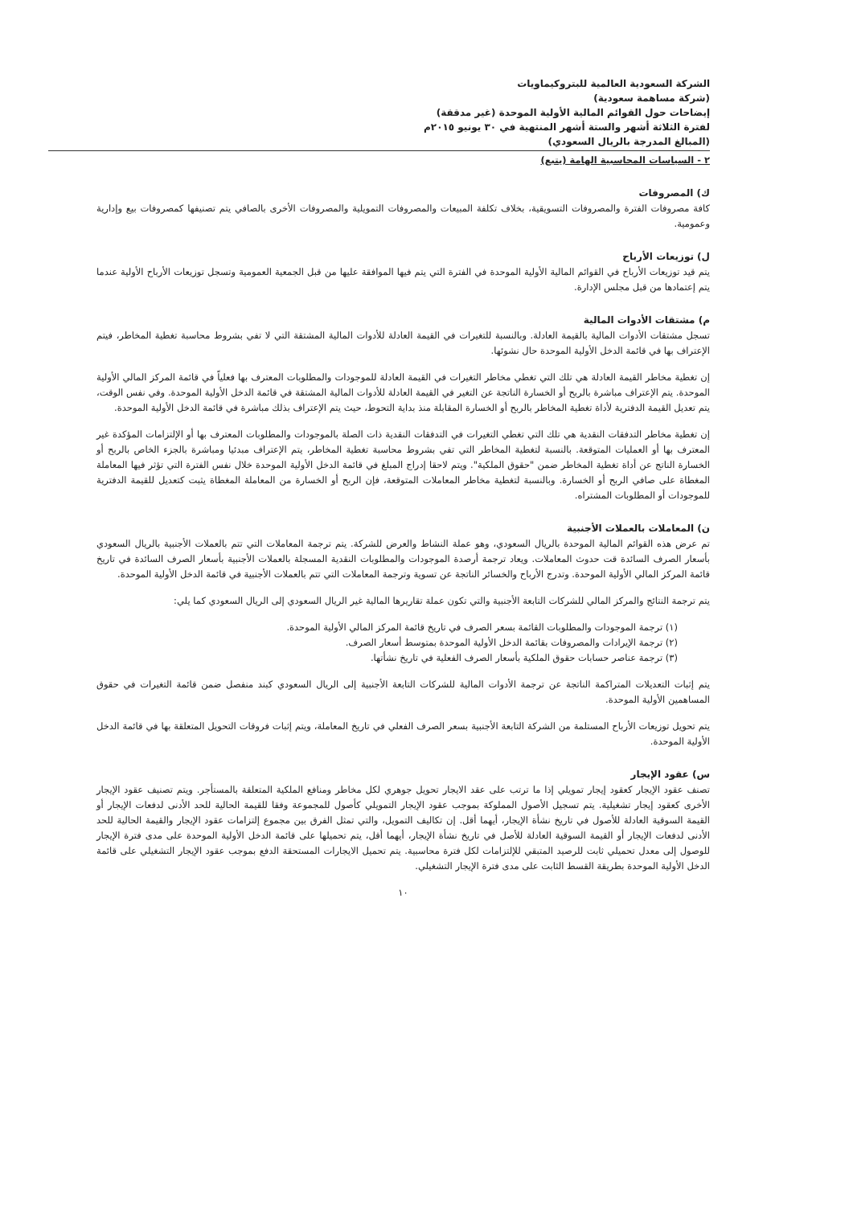الشركة السعودية العالمية للبتروكيماويات
(شركة مساهمة سعودية)
إيضاحات حول القوائم المالية الأولية الموحدة (غير مدققة)
لفترة الثلاثة أشهر والستة أشهر المنتهية في ٣٠ يونيو ٢٠١٥م
(المبالغ المدرجة بالريال السعودي)
٢ - السياسات المحاسبية الهامة (يتبع)
ك) المصروفات
كافة مصروفات الفترة والمصروفات التسويقية، بخلاف تكلفة المبيعات والمصروفات التمويلية والمصروفات الأخرى بالصافي يتم تصنيفها كمصروفات بيع وإدارية وعمومية.
ل) توزيعات الأرباح
يتم قيد توزيعات الأرباح في القوائم المالية الأولية الموحدة في الفترة التي يتم فيها الموافقة عليها من قبل الجمعية العمومية وتسجل توزيعات الأرباح الأولية عندما يتم إعتمادها من قبل مجلس الإدارة.
م) مشتقات الأدوات المالية
تسجل مشتقات الأدوات المالية بالقيمة العادلة. وبالنسبة للتغيرات في القيمة العادلة للأدوات المالية المشتقة التي لا تفي بشروط محاسبة تغطية المخاطر، فيتم الإعتراف بها في قائمة الدخل الأولية الموحدة حال نشوئها.
إن تغطية مخاطر القيمة العادلة هي تلك التي تغطي مخاطر التغيرات في القيمة العادلة للموجودات والمطلوبات المعترف بها فعلياً في قائمة المركز المالي الأولية الموحدة. يتم الإعتراف مباشرة بالربح أو الخسارة الناتجة عن التغير في القيمة العادلة للأدوات المالية المشتقة في قائمة الدخل الأولية الموحدة. وفي نفس الوقت، يتم تعديل القيمة الدفترية لأداة تغطية المخاطر بالربح أو الخسارة المقابلة منذ بداية التحوط، حيث يتم الإعتراف بذلك مباشرة في قائمة الدخل الأولية الموحدة.
إن تغطية مخاطر التدفقات النقدية هي تلك التي تغطي التغيرات في التدفقات النقدية ذات الصلة بالموجودات والمطلوبات المعترف بها أو الإلتزامات المؤكدة غير المعترف بها أو العمليات المتوقعة. بالنسبة لتغطية المخاطر التي تفي بشروط محاسبة تغطية المخاطر، يتم الإعتراف مبدئيا ومباشرة بالجزء الخاص بالربح أو الخسارة الناتج عن أداة تغطية المخاطر ضمن "حقوق الملكية". ويتم لاحقا إدراج المبلغ في قائمة الدخل الأولية الموحدة خلال نفس الفترة التي تؤثر فيها المعاملة المغطاة على صافي الربح أو الخسارة. وبالنسبة لتغطية مخاطر المعاملات المتوقعة، فإن الربح أو الخسارة من المعاملة المغطاة يثبت كتعديل للقيمة الدفترية للموجودات أو المطلوبات المشتراه.
ن) المعاملات بالعملات الأجنبية
تم عرض هذه القوائم المالية الموحدة بالريال السعودي، وهو عملة النشاط والعرض للشركة. يتم ترجمة المعاملات التي تتم بالعملات الأجنبية بالريال السعودي بأسعار الصرف السائدة قت حدوث المعاملات. ويعاد ترجمة أرصدة الموجودات والمطلوبات النقدية المسجلة بالعملات الأجنبية بأسعار الصرف السائدة في تاريخ قائمة المركز المالي الأولية الموحدة. وتدرج الأرباح والخسائر الناتجة عن تسوية وترجمة المعاملات التي تتم بالعملات الأجنبية في قائمة الدخل الأولية الموحدة.
يتم ترجمة النتائج والمركز المالي للشركات التابعة الأجنبية والتي تكون عملة تقاريرها المالية غير الريال السعودي إلى الريال السعودي كما يلي:
(١) ترجمة الموجودات والمطلوبات القائمة بسعر الصرف في تاريخ قائمة المركز المالي الأولية الموحدة.
(٢) ترجمة الإيرادات والمصروفات بقائمة الدخل الأولية الموحدة بمتوسط أسعار الصرف.
(٣) ترجمة عناصر حسابات حقوق الملكية بأسعار الصرف الفعلية في تاريخ نشأتها.
يتم إثبات التعديلات المتراكمة الناتجة عن ترجمة الأدوات المالية للشركات التابعة الأجنبية إلى الريال السعودي كبند منفصل ضمن قائمة التغيرات في حقوق المساهمين الأولية الموحدة.
يتم تحويل توزيعات الأرباح المستلمة من الشركة التابعة الأجنبية بسعر الصرف الفعلي في تاريخ المعاملة، ويتم إثبات فروقات التحويل المتعلقة بها في قائمة الدخل الأولية الموحدة.
س) عقود الإيجار
تصنف عقود الإيجار كعقود إيجار تمويلي إذا ما ترتب على عقد الايجار تحويل جوهري لكل مخاطر ومنافع الملكية المتعلقة بالمستأجر. ويتم تصنيف عقود الإيجار الأخرى كعقود إيجار تشغيلية. يتم تسجيل الأصول المملوكة بموجب عقود الإيجار التمويلي كأصول للمجموعة وفقا للقيمة الحالية للحد الأدنى لدفعات الإيجار أو القيمة السوقية العادلة للأصول في تاريخ نشأة الإيجار، أيهما أقل. إن تكاليف التمويل، والتي تمثل الفرق بين مجموع إلتزامات عقود الإيجار والقيمة الحالية للحد الأدنى لدفعات الإيجار أو القيمة السوقية العادلة للأصل في تاريخ نشأة الإيجار، أيهما أقل، يتم تحميلها على قائمة الدخل الأولية الموحدة على مدى فترة الإيجار للوصول إلى معدل تحميلي ثابت للرصيد المتبقي للإلتزامات لكل فترة محاسبية. يتم تحميل الايجارات المستحقة الدفع بموجب عقود الإيجار التشغيلي على قائمة الدخل الأولية الموحدة بطريقة القسط الثابت على مدى فترة الإيجار التشغيلي.
١٠